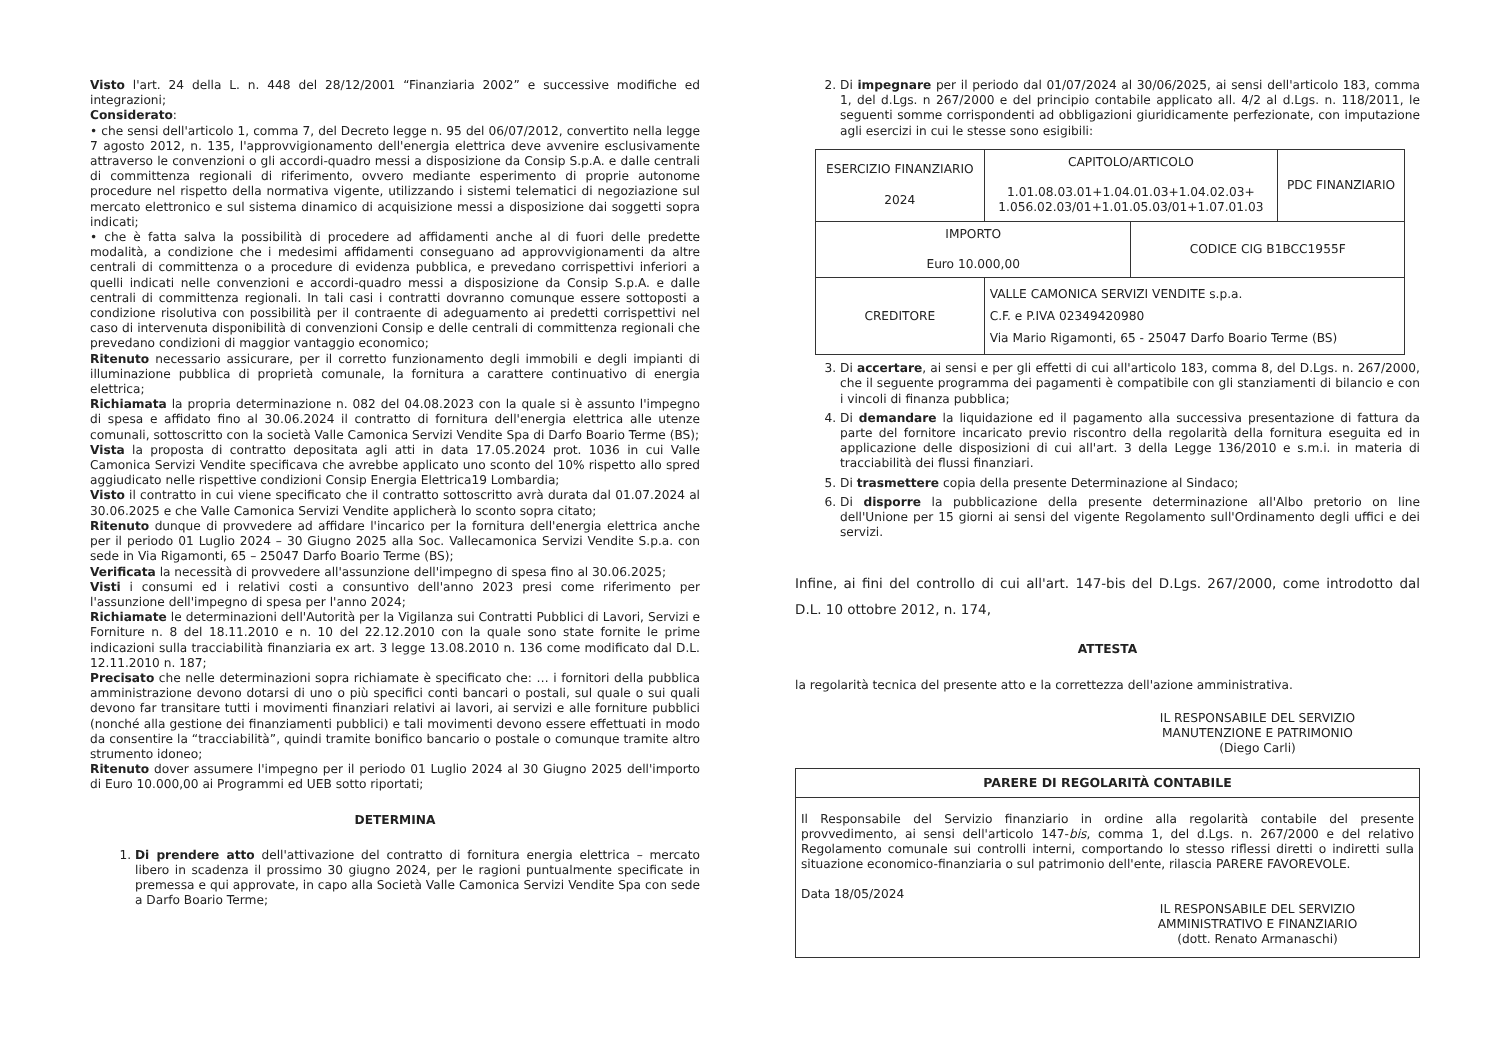Visto l'art. 24 della L. n. 448 del 28/12/2001 “Finanziaria 2002” e successive modifiche ed integrazioni;
Considerato:
• che sensi dell'articolo 1, comma 7, del Decreto legge n. 95 del 06/07/2012, convertito nella legge 7 agosto 2012, n. 135, l'approvvigionamento dell'energia elettrica deve avvenire esclusivamente attraverso le convenzioni o gli accordi-quadro messi a disposizione da Consip S.p.A. e dalle centrali di committenza regionali di riferimento, ovvero mediante esperimento di proprie autonome procedure nel rispetto della normativa vigente, utilizzando i sistemi telematici di negoziazione sul mercato elettronico e sul sistema dinamico di acquisizione messi a disposizione dai soggetti sopra indicati;
• che è fatta salva la possibilità di procedere ad affidamenti anche al di fuori delle predette modalità, a condizione che i medesimi affidamenti conseguano ad approvvigionamenti da altre centrali di committenza o a procedure di evidenza pubblica, e prevedano corrispettivi inferiori a quelli indicati nelle convenzioni e accordi-quadro messi a disposizione da Consip S.p.A. e dalle centrali di committenza regionali. In tali casi i contratti dovranno comunque essere sottoposti a condizione risolutiva con possibilità per il contraente di adeguamento ai predetti corrispettivi nel caso di intervenuta disponibilità di convenzioni Consip e delle centrali di committenza regionali che prevedano condizioni di maggior vantaggio economico;
Ritenuto necessario assicurare, per il corretto funzionamento degli immobili e degli impianti di illuminazione pubblica di proprietà comunale, la fornitura a carattere continuativo di energia elettrica;
Richiamata la propria determinazione n. 082 del 04.08.2023 con la quale si è assunto l'impegno di spesa e affidato fino al 30.06.2024 il contratto di fornitura dell'energia elettrica alle utenze comunali, sottoscritto con la società Valle Camonica Servizi Vendite Spa di Darfo Boario Terme (BS);
Vista la proposta di contratto depositata agli atti in data 17.05.2024 prot. 1036 in cui Valle Camonica Servizi Vendite specificava che avrebbe applicato uno sconto del 10% rispetto allo spred aggiudicato nelle rispettive condizioni Consip Energia Elettrica19 Lombardia;
Visto il contratto in cui viene specificato che il contratto sottoscritto avrà durata dal 01.07.2024 al 30.06.2025 e che Valle Camonica Servizi Vendite applicherà lo sconto sopra citato;
Ritenuto dunque di provvedere ad affidare l'incarico per la fornitura dell'energia elettrica anche per il periodo 01 Luglio 2024 – 30 Giugno 2025 alla Soc. Vallecamonica Servizi Vendite S.p.a. con sede in Via Rigamonti, 65 – 25047 Darfo Boario Terme (BS);
Verificata la necessità di provvedere all'assunzione dell'impegno di spesa fino al 30.06.2025;
Visti i consumi ed i relativi costi a consuntivo dell'anno 2023 presi come riferimento per l'assunzione dell'impegno di spesa per l'anno 2024;
Richiamate le determinazioni dell'Autorità per la Vigilanza sui Contratti Pubblici di Lavori, Servizi e Forniture n. 8 del 18.11.2010 e n. 10 del 22.12.2010 con la quale sono state fornite le prime indicazioni sulla tracciabilità finanziaria ex art. 3 legge 13.08.2010 n. 136 come modificato dal D.L. 12.11.2010 n. 187;
Precisato che nelle determinazioni sopra richiamate è specificato che: … i fornitori della pubblica amministrazione devono dotarsi di uno o più specifici conti bancari o postali, sul quale o sui quali devono far transitare tutti i movimenti finanziari relativi ai lavori, ai servizi e alle forniture pubblici (nonché alla gestione dei finanziamenti pubblici) e tali movimenti devono essere effettuati in modo da consentire la “tracciabilità”, quindi tramite bonifico bancario o postale o comunque tramite altro strumento idoneo;
Ritenuto dover assumere l'impegno per il periodo 01 Luglio 2024 al 30 Giugno 2025 dell'importo di Euro 10.000,00 ai Programmi ed UEB sotto riportati;
DETERMINA
1. Di prendere atto dell'attivazione del contratto di fornitura energia elettrica – mercato libero in scadenza il prossimo 30 giugno 2024, per le ragioni puntualmente specificate in premessa e qui approvate, in capo alla Società Valle Camonica Servizi Vendite Spa con sede a Darfo Boario Terme;
2. Di impegnare per il periodo dal 01/07/2024 al 30/06/2025, ai sensi dell'articolo 183, comma 1, del d.Lgs. n 267/2000 e del principio contabile applicato all. 4/2 al d.Lgs. n. 118/2011, le seguenti somme corrispondenti ad obbligazioni giuridicamente perfezionate, con imputazione agli esercizi in cui le stesse sono esigibili:
| ESERCIZIO FINANZIARIO 2024 | CAPITOLO/ARTICOLO 1.01.08.03.01+1.04.01.03+1.04.02.03+ 1.056.02.03/01+1.01.05.03/01+1.07.01.03 | | PDC FINANZIARIO |
| IMPORTO Euro 10.000,00 | | CODICE CIG B1BCC1955F | |
| CREDITORE | VALLE CAMONICA SERVIZI VENDITE s.p.a. C.F. e P.IVA 02349420980 Via Mario Rigamonti, 65 - 25047 Darfo Boario Terme (BS) | | |
3. Di accertare, ai sensi e per gli effetti di cui all'articolo 183, comma 8, del D.Lgs. n. 267/2000, che il seguente programma dei pagamenti è compatibile con gli stanziamenti di bilancio e con i vincoli di finanza pubblica;
4. Di demandare la liquidazione ed il pagamento alla successiva presentazione di fattura da parte del fornitore incaricato previo riscontro della regolarità della fornitura eseguita ed in applicazione delle disposizioni di cui all'art. 3 della Legge 136/2010 e s.m.i. in materia di tracciabilità dei flussi finanziari.
5. Di trasmettere copia della presente Determinazione al Sindaco;
6. Di disporre la pubblicazione della presente determinazione all'Albo pretorio on line dell'Unione per 15 giorni ai sensi del vigente Regolamento sull'Ordinamento degli uffici e dei servizi.
Infine, ai fini del controllo di cui all'art. 147-bis del D.Lgs. 267/2000, come introdotto dal D.L. 10 ottobre 2012, n. 174,
ATTESTA
la regolarità tecnica del presente atto e la correttezza dell'azione amministrativa.
IL RESPONSABILE DEL SERVIZIO
MANUTENZIONE E PATRIMONIO
(Diego Carli)
PARERE DI REGOLARITÀ CONTABILE
Il Responsabile del Servizio finanziario in ordine alla regolarità contabile del presente provvedimento, ai sensi dell'articolo 147-bis, comma 1, del d.Lgs. n. 267/2000 e del relativo Regolamento comunale sui controlli interni, comportando lo stesso riflessi diretti o indiretti sulla situazione economico-finanziaria o sul patrimonio dell'ente, rilascia PARERE FAVOREVOLE.
Data 18/05/2024
IL RESPONSABILE DEL SERVIZIO
AMMINISTRATIVO E FINANZIARIO
(dott. Renato Armanaschi)